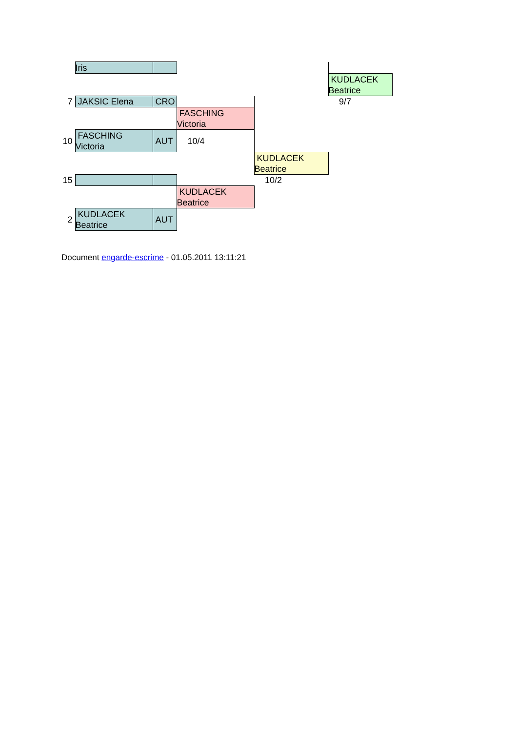| | Iris | | | | |
| | | | | | KUDLACEK Beatrice |
| 7 | JAKSIC Elena | CRO | | | 9/7 |
| | | | FASCHING Victoria | | |
| 10 | FASCHING Victoria | AUT | 10/4 | | |
| | | | | KUDLACEK Beatrice | |
| 15 | | | | 10/2 | |
| | | | KUDLACEK Beatrice | | |
| 2 | KUDLACEK Beatrice | AUT | | | |
Document engarde-escrime - 01.05.2011 13:11:21